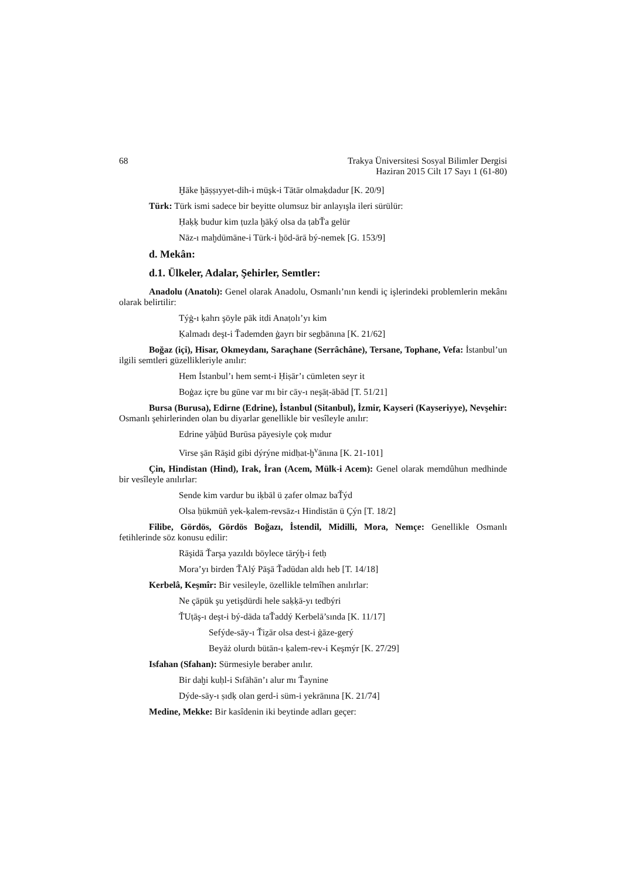68 Trakya Üniversitesi Sosyal Bilimler Dergisi
Haziran 2015 Cilt 17 Sayı 1 (61-80)
Ḫāke ḫāṣṣıyyet-dih-i müşk-i Tātār olmaḳdadur [K. 20/9]
Türk: Türk ismi sadece bir beyitte olumsuz bir anlayışla ileri sürülür:
Ḥaḳḳ budur kim ṭuzla ḫāký olsa da ṭabŤa gelür
Nāz-ı maḫdūmāne-i Türk-i ḫōd-ārā bý-nemek [G. 153/9]
d. Mekân:
d.1. Ülkeler, Adalar, Şehirler, Semtler:
Anadolu (Anatolı): Genel olarak Anadolu, Osmanlı’nın kendi iç işlerindeki problemlerin mekânı olarak belirtilir:
Týġ-ı ḳahrı şöyle pāk itdi Anaṭolı’yı kim
Ḳalmadı deşt-i Ťademden ġayrı bir segbānına [K. 21/62]
Boğaz (içi), Hisar, Okmeydanı, Saraçhane (Serrâchâne), Tersane, Tophane, Vefa: İstanbul’un ilgili semtleri güzellikleriyle anılır:
Hem İstanbul’ı hem semt-i Ḥiṣār’ı cümleten seyr it
Boġaz içre bu gūne var mı bir cāy-ı neşāṭ-ābād [T. 51/21]
Bursa (Burusa), Edirne (Edrine), İstanbul (Sitanbul), İzmir, Kayseri (Kayseriyye), Nevşehir: Osmanlı şehirlerinden olan bu diyarlar genellikle bir vesîleyle anılır:
Edrine yāḫūd Burūsa pāyesiyle çoḳ mıdur
Virse şān Rāşid gibi dýrýne midḥat-ḫ<sup>v</sup>ānına [K. 21-101]
Çin, Hindistan (Hind), Irak, İran (Acem, Mülk-i Acem): Genel olarak memdûhun medhinde bir vesîleyle anılırlar:
Sende kim vardur bu iḳbāl ü ẓafer olmaz baŤýd
Olsa ḥükmüñ yek-ḳalem-revsāz-ı Hindistān ü Çýn [T. 18/2]
Filibe, Gördös, Gördös Boğazı, İstendil, Midilli, Mora, Nemçe: Genellikle Osmanlı fetihlerinde söz konusu edilir:
Rāşidā Ťarşa yazıldı böylece tārýḫ-i fetḥ
Mora’yı birden ŤAlý Pāşā Ťadūdan aldı heb [T. 14/18]
Kerbelâ, Keşmîr: Bir vesileyle, özellikle telmîhen anılırlar:
Ne çāpük şu yetişdürdi hele saḳḳā-yı tedbýri
ŤUṭāş-ı deşt-i bý-dāda taŤaddý Kerbelā’sında [K. 11/17]
Sefýde-sāy-ı Ťiẕār olsa dest-i ġāze-gerý
Beyāż olurdı bütān-ı ḳalem-rev-i Keşmýr [K. 27/29]
Isfahan (Sfahan): Sürmesiyle beraber anılır.
Bir daḫi kuḥl-i Sıfāhān’ı alur mı Ťaynine
Dýde-sāy-ı ṣıdḳ olan gerd-i süm-i yekrānına [K. 21/74]
Medine, Mekke: Bir kasîdenin iki beytinde adları geçer: